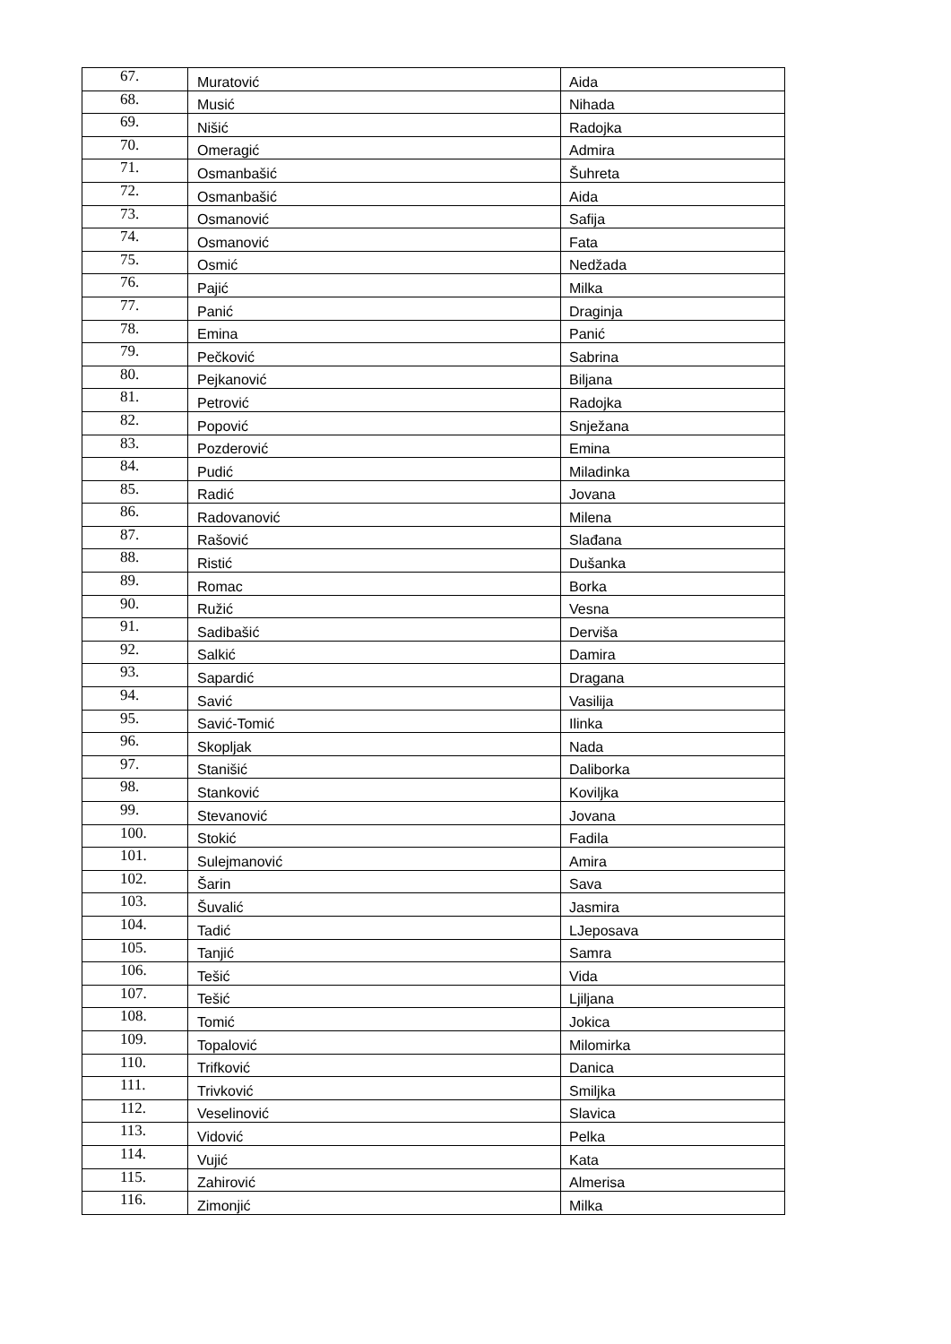| 67. | Muratović | Aida |
| 68. | Musić | Nihada |
| 69. | Nišić | Radojka |
| 70. | Omeragić | Admira |
| 71. | Osmanbašić | Šuhreta |
| 72. | Osmanbašić | Aida |
| 73. | Osmanović | Safija |
| 74. | Osmanović | Fata |
| 75. | Osmić | Nedžada |
| 76. | Pajić | Milka |
| 77. | Panić | Draginja |
| 78. | Emina | Panić |
| 79. | Pečković | Sabrina |
| 80. | Pejkanović | Biljana |
| 81. | Petrović | Radojka |
| 82. | Popović | Snježana |
| 83. | Pozderović | Emina |
| 84. | Pudić | Miladinka |
| 85. | Radić | Jovana |
| 86. | Radovanović | Milena |
| 87. | Rašović | Slađana |
| 88. | Ristić | Dušanka |
| 89. | Romac | Borka |
| 90. | Ružić | Vesna |
| 91. | Sadibašić | Derviša |
| 92. | Salkić | Damira |
| 93. | Sapardić | Dragana |
| 94. | Savić | Vasilija |
| 95. | Savić-Tomić | Ilinka |
| 96. | Skopljak | Nada |
| 97. | Stanišić | Daliborka |
| 98. | Stanković | Koviljka |
| 99. | Stevanović | Jovana |
| 100. | Stokić | Fadila |
| 101. | Sulejmanović | Amira |
| 102. | Šarin | Sava |
| 103. | Šuvalić | Jasmira |
| 104. | Tadić | LJeposava |
| 105. | Tanjić | Samra |
| 106. | Tešić | Vida |
| 107. | Tešić | Ljiljana |
| 108. | Tomić | Jokica |
| 109. | Topalović | Milomirka |
| 110. | Trifković | Danica |
| 111. | Trivković | Smiljka |
| 112. | Veselinović | Slavica |
| 113. | Vidović | Pelka |
| 114. | Vujić | Kata |
| 115. | Zahirović | Almerisa |
| 116. | Zimonjić | Milka |